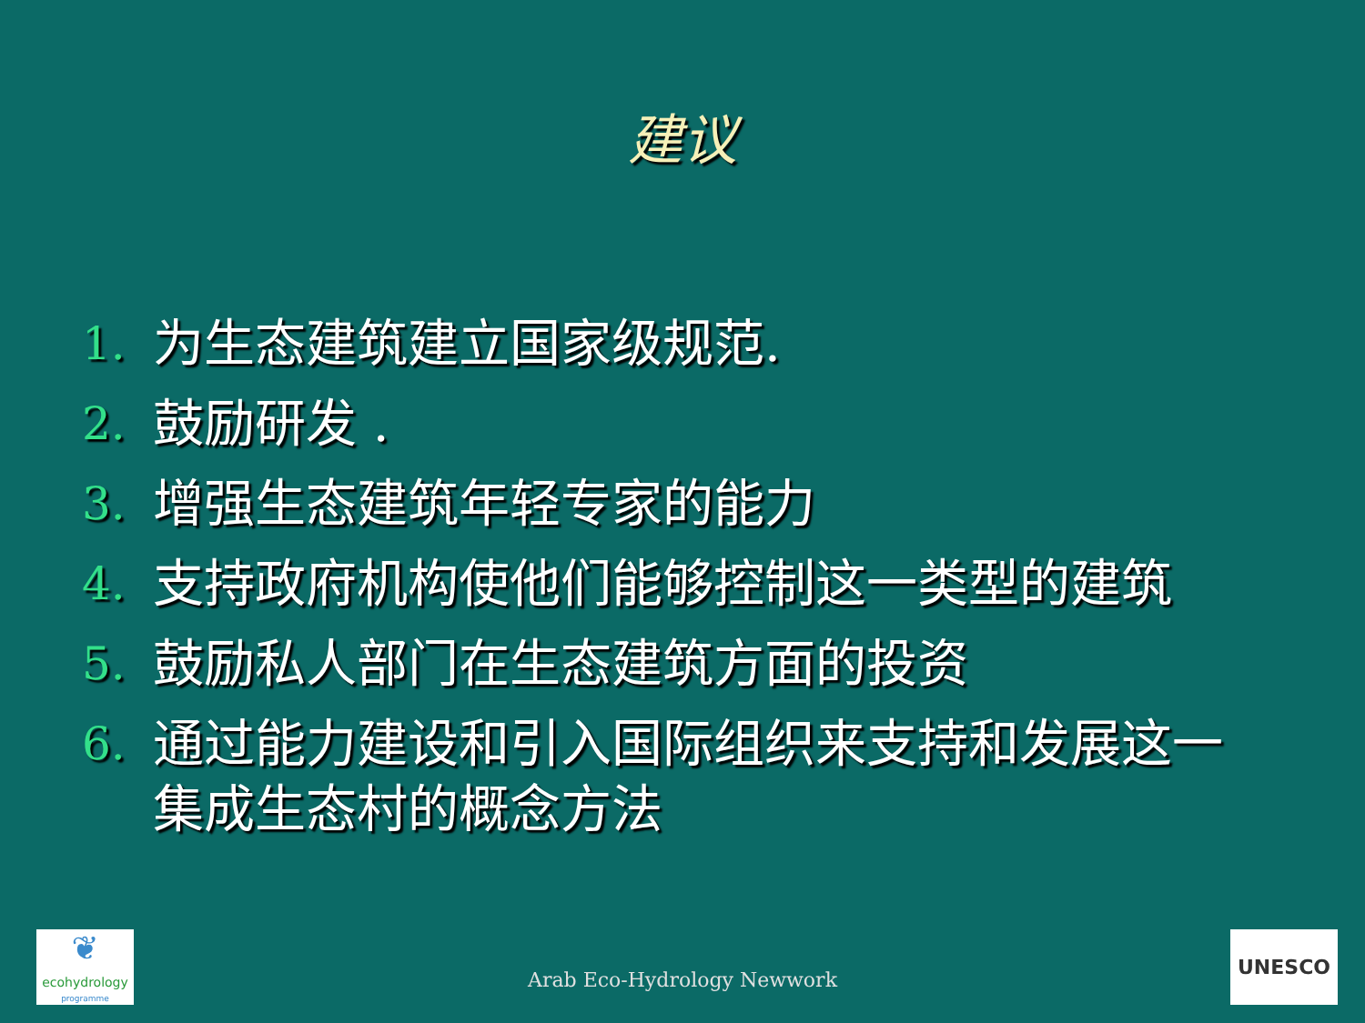建议
1. 为生态建筑建立国家级规范.
2. 鼓励研发 .
3. 增强生态建筑年轻专家的能力
4. 支持政府机构使他们能够控制这一类型的建筑
5. 鼓励私人部门在生态建筑方面的投资
6. 通过能力建设和引入国际组织来支持和发展这一集成生态村的概念方法
❦
ecohydrology
programme
Arab Eco-Hydrology Newwork
UNESCO